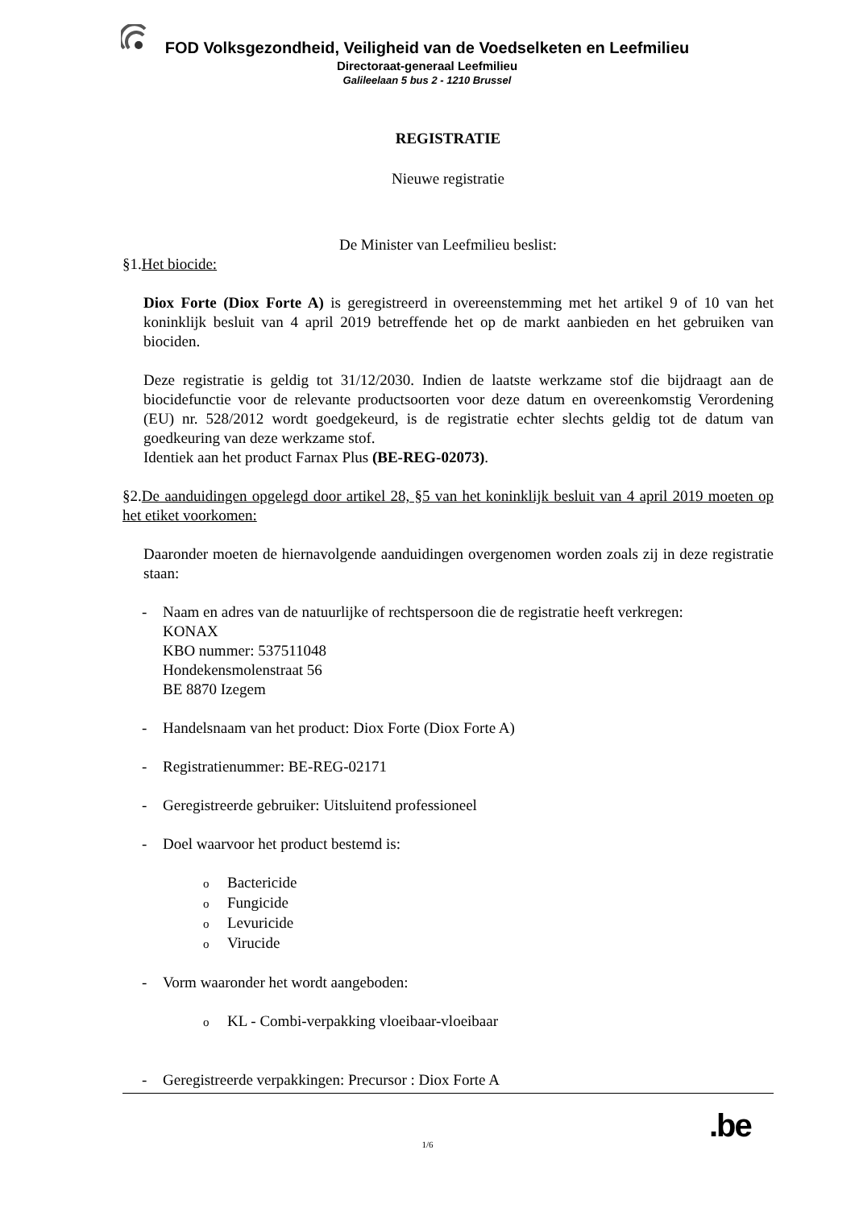FOD Volksgezondheid, Veiligheid van de Voedselketen en Leefmilieu
Directoraat-generaal Leefmilieu
Galileelaan 5 bus 2 - 1210 Brussel
REGISTRATIE
Nieuwe registratie
De Minister van Leefmilieu beslist:
§1.Het biocide:
Diox Forte (Diox Forte A) is geregistreerd in overeenstemming met het artikel 9 of 10 van het koninklijk besluit van 4 april 2019 betreffende het op de markt aanbieden en het gebruiken van biociden.
Deze registratie is geldig tot 31/12/2030. Indien de laatste werkzame stof die bijdraagt aan de biocidefunctie voor de relevante productsoorten voor deze datum en overeenkomstig Verordening (EU) nr. 528/2012 wordt goedgekeurd, is de registratie echter slechts geldig tot de datum van goedkeuring van deze werkzame stof.
Identiek aan het product Farnax Plus (BE-REG-02073).
§2.De aanduidingen opgelegd door artikel 28, §5 van het koninklijk besluit van 4 april 2019 moeten op het etiket voorkomen:
Daaronder moeten de hiernavolgende aanduidingen overgenomen worden zoals zij in deze registratie staan:
- Naam en adres van de natuurlijke of rechtspersoon die de registratie heeft verkregen:
KONAX
KBO nummer: 537511048
Hondekensmolenstraat 56
BE 8870 Izegem
- Handelsnaam van het product: Diox Forte (Diox Forte A)
- Registratienummer: BE-REG-02171
- Geregistreerde gebruiker: Uitsluitend professioneel
- Doel waarvoor het product bestemd is:
o Bactericide
o Fungicide
o Levuricide
o Virucide
- Vorm waaronder het wordt aangeboden:
o KL - Combi-verpakking vloeibaar-vloeibaar
- Geregistreerde verpakkingen: Precursor : Diox Forte A
.be
1/6